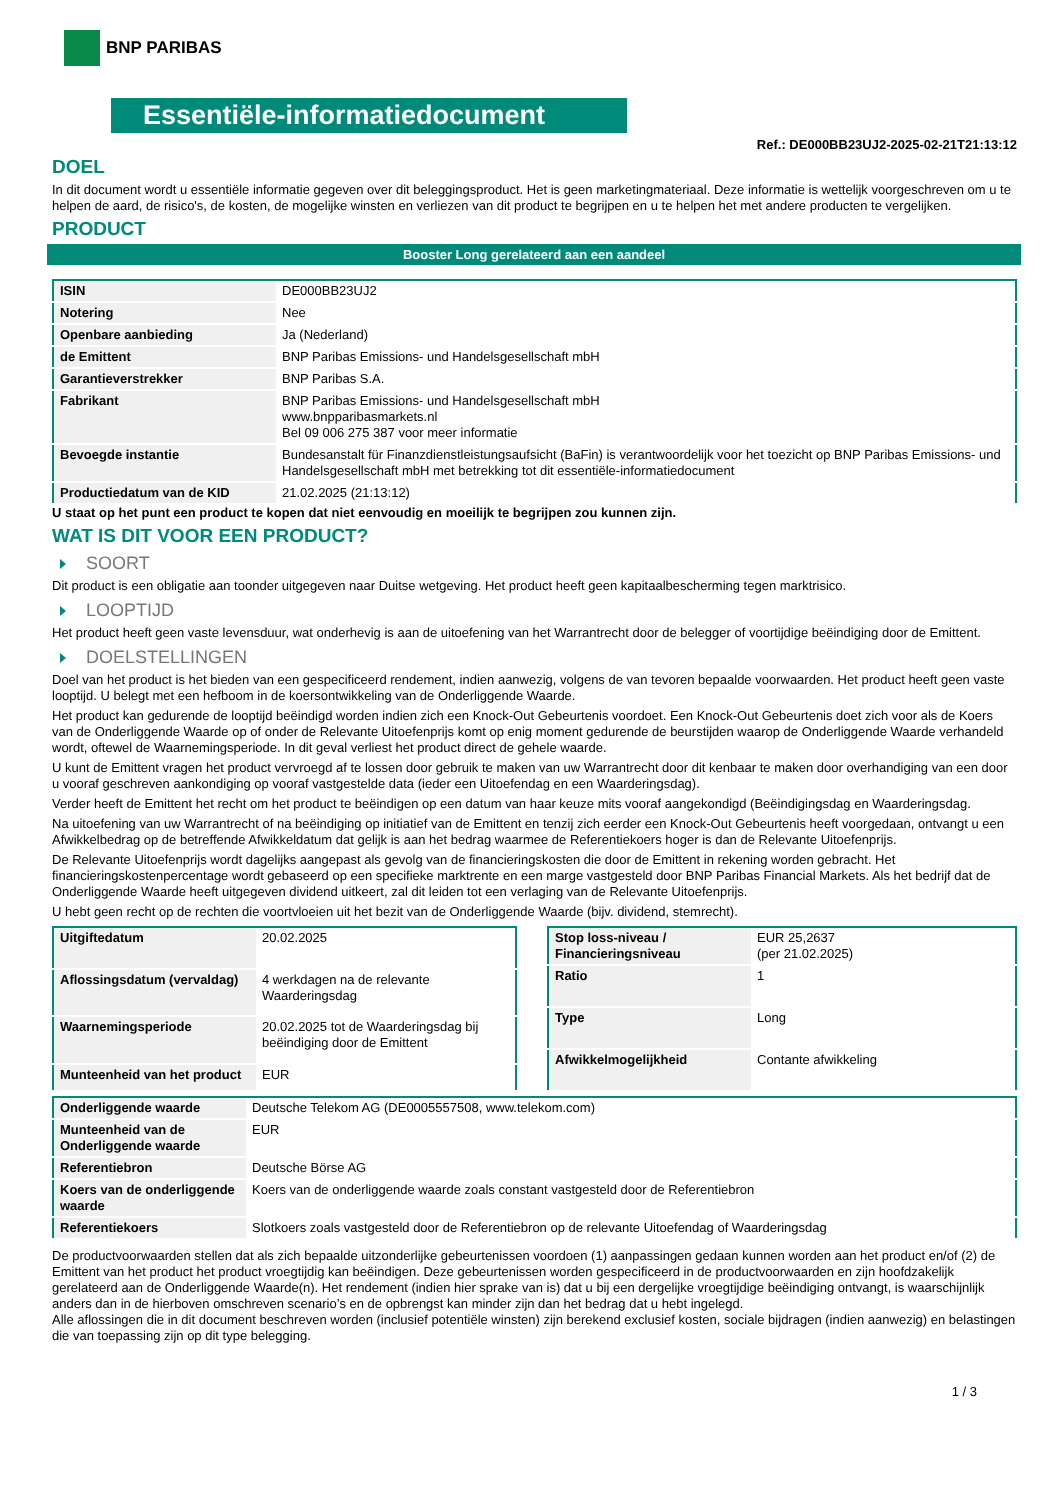BNP PARIBAS
Essentiële-informatiedocument
Ref.: DE000BB23UJ2-2025-02-21T21:13:12
DOEL
In dit document wordt u essentiële informatie gegeven over dit beleggingsproduct. Het is geen marketingmateriaal. Deze informatie is wettelijk voorgeschreven om u te helpen de aard, de risico's, de kosten, de mogelijke winsten en verliezen van dit product te begrijpen en u te helpen het met andere producten te vergelijken.
PRODUCT
Booster Long gerelateerd aan een aandeel
| ISIN | DE000BB23UJ2 |
| Notering | Nee |
| Openbare aanbieding | Ja (Nederland) |
| de Emittent | BNP Paribas Emissions- und Handelsgesellschaft mbH |
| Garantieverstrekker | BNP Paribas S.A. |
| Fabrikant | BNP Paribas Emissions- und Handelsgesellschaft mbH www.bnpparibasmarkets.nl Bel 09 006 275 387 voor meer informatie |
| Bevoegde instantie | Bundesanstalt für Finanzdienstleistungsaufsicht (BaFin) is verantwoordelijk voor het toezicht op BNP Paribas Emissions- und Handelsgesellschaft mbH met betrekking tot dit essentiële-informatiedocument |
| Productiedatum van de KID | 21.02.2025 (21:13:12) |
U staat op het punt een product te kopen dat niet eenvoudig en moeilijk te begrijpen zou kunnen zijn.
WAT IS DIT VOOR EEN PRODUCT?
SOORT
Dit product is een obligatie aan toonder uitgegeven naar Duitse wetgeving. Het product heeft geen kapitaalbescherming tegen marktrisico.
LOOPTIJD
Het product heeft geen vaste levensduur, wat onderhevig is aan de uitoefening van het Warrantrecht door de belegger of voortijdige beëindiging door de Emittent.
DOELSTELLINGEN
Doel van het product is het bieden van een gespecificeerd rendement, indien aanwezig, volgens de van tevoren bepaalde voorwaarden. Het product heeft geen vaste looptijd. U belegt met een hefboom in de koersontwikkeling van de Onderliggende Waarde.
Het product kan gedurende de looptijd beëindigd worden indien zich een Knock-Out Gebeurtenis voordoet. Een Knock-Out Gebeurtenis doet zich voor als de Koers van de Onderliggende Waarde op of onder de Relevante Uitoefenprijs komt op enig moment gedurende de beurstijden waarop de Onderliggende Waarde verhandeld wordt, oftewel de Waarnemingsperiode. In dit geval verliest het product direct de gehele waarde.
U kunt de Emittent vragen het product vervroegd af te lossen door gebruik te maken van uw Warrantrecht door dit kenbaar te maken door overhandiging van een door u vooraf geschreven aankondiging op vooraf vastgestelde data (ieder een Uitoefendag en een Waarderingsdag).
Verder heeft de Emittent het recht om het product te beëindigen op een datum van haar keuze mits vooraf aangekondigd (Beëindigingsdag en Waarderingsdag.
Na uitoefening van uw Warrantrecht of na beëindiging op initiatief van de Emittent en tenzij zich eerder een Knock-Out Gebeurtenis heeft voorgedaan, ontvangt u een Afwikkelbedrag op de betreffende Afwikkeldatum dat gelijk is aan het bedrag waarmee de Referentiekoers hoger is dan de Relevante Uitoefenprijs.
De Relevante Uitoefenprijs wordt dagelijks aangepast als gevolg van de financieringskosten die door de Emittent in rekening worden gebracht. Het financieringskostenpercentage wordt gebaseerd op een specifieke marktrente en een marge vastgesteld door BNP Paribas Financial Markets. Als het bedrijf dat de Onderliggende Waarde heeft uitgegeven dividend uitkeert, zal dit leiden tot een verlaging van de Relevante Uitoefenprijs.
U hebt geen recht op de rechten die voortvloeien uit het bezit van de Onderliggende Waarde (bijv. dividend, stemrecht).
| Uitgiftedatum | 20.02.2025 |
| Aflossingsdatum (vervaldag) | 4 werkdagen na de relevante Waarderingsdag |
| Waarnemingsperiode | 20.02.2025 tot de Waarderingsdag bij beëindiging door de Emittent |
| Munteenheid van het product | EUR |
| Stop loss-niveau / Financieringsniveau | EUR 25,2637 (per 21.02.2025) |
| Ratio | 1 |
| Type | Long |
| Afwikkelmogelijkheid | Contante afwikkeling |
| Onderliggende waarde | Deutsche Telekom AG (DE0005557508, www.telekom.com) |
| Munteenheid van de Onderliggende waarde | EUR |
| Referentiebron | Deutsche Börse AG |
| Koers van de onderliggende waarde | Koers van de onderliggende waarde zoals constant vastgesteld door de Referentiebron |
| Referentiekoers | Slotkoers zoals vastgesteld door de Referentiebron op de relevante Uitoefendag of Waarderingsdag |
De productvoorwaarden stellen dat als zich bepaalde uitzonderlijke gebeurtenissen voordoen (1) aanpassingen gedaan kunnen worden aan het product en/of (2) de Emittent van het product het product vroegtijdig kan beëindigen. Deze gebeurtenissen worden gespecificeerd in de productvoorwaarden en zijn hoofdzakelijk gerelateerd aan de Onderliggende Waarde(n). Het rendement (indien hier sprake van is) dat u bij een dergelijke vroegtijdige beëindiging ontvangt, is waarschijnlijk anders dan in de hierboven omschreven scenario’s en de opbrengst kan minder zijn dan het bedrag dat u hebt ingelegd.
Alle aflossingen die in dit document beschreven worden (inclusief potentiële winsten) zijn berekend exclusief kosten, sociale bijdragen (indien aanwezig) en belastingen die van toepassing zijn op dit type belegging.
1 / 3